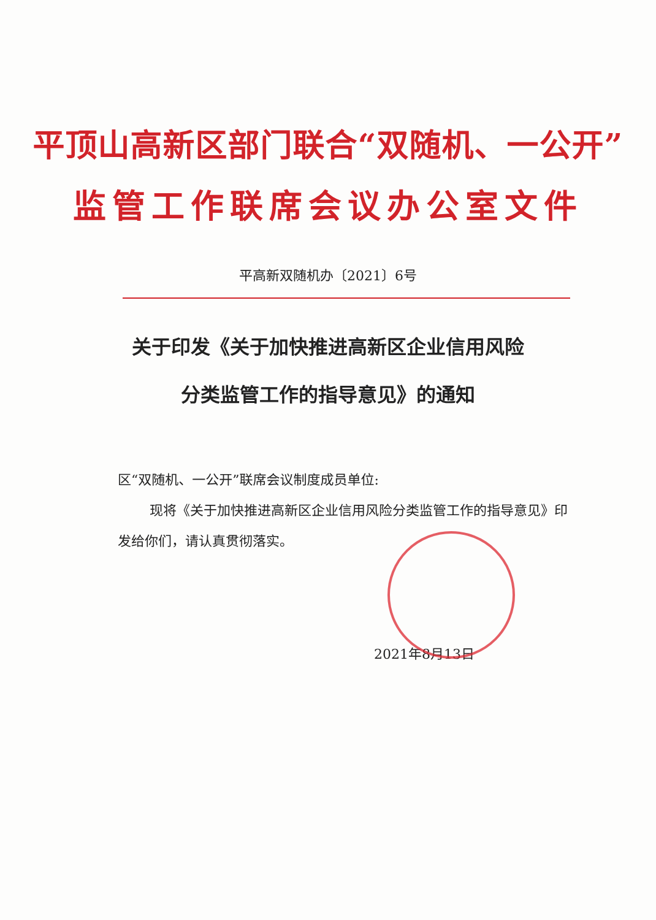平顶山高新区部门联合“双随机、一公开”
监管工作联席会议办公室文件
平高新双随机办〔2021〕6号
关于印发《关于加快推进高新区企业信用风险
分类监管工作的指导意见》的通知
区“双随机、一公开”联席会议制度成员单位:
现将《关于加快推进高新区企业信用风险分类监管工作的指导意见》印发给你们，请认真贯彻落实。
2021年8月13日